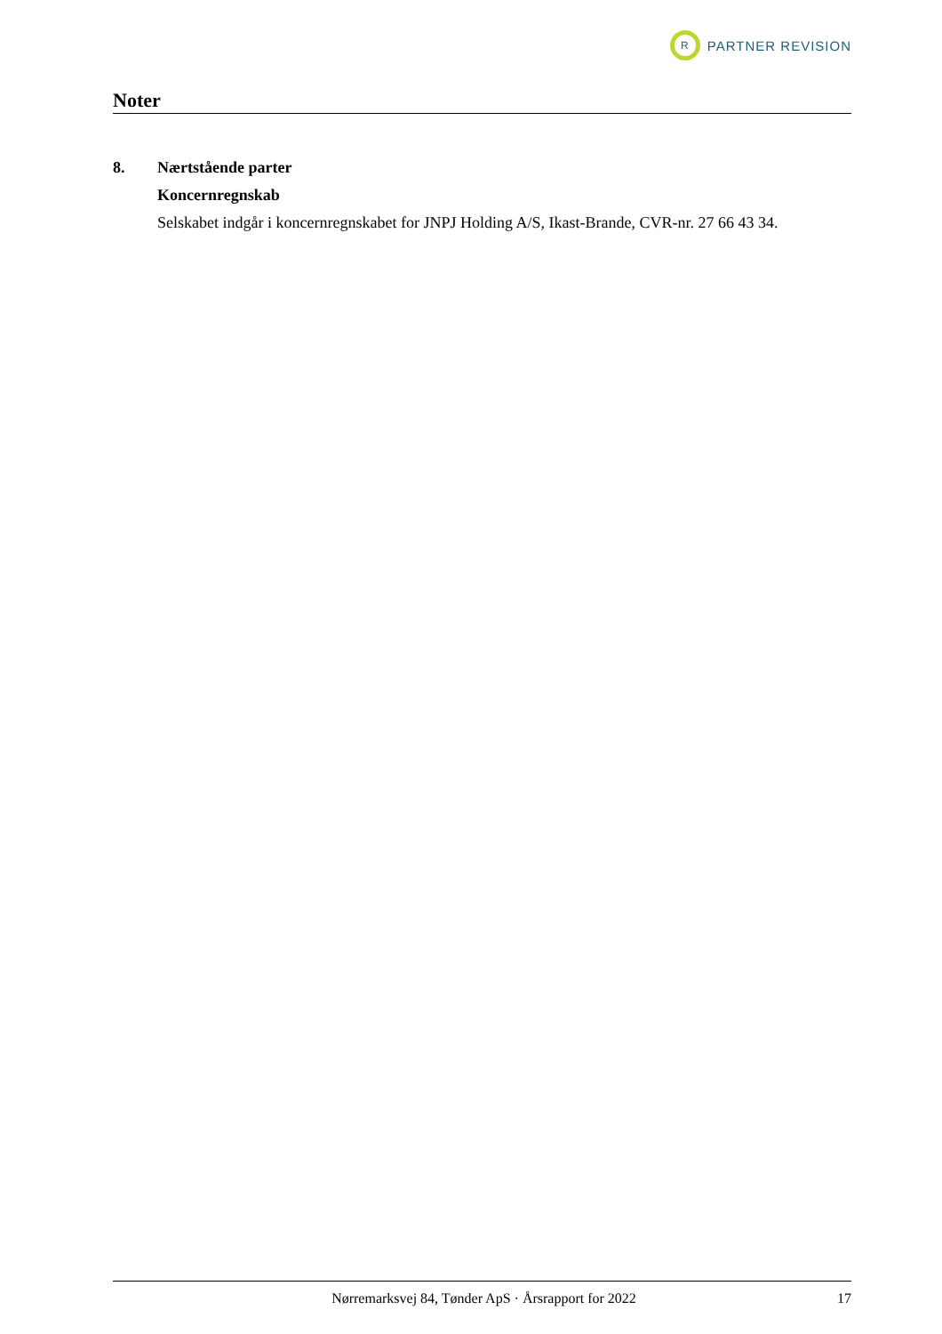R
PARTNER REVISION
Noter
8. Nærtstående parter
Koncernregnskab
Selskabet indgår i koncernregnskabet for JNPJ Holding A/S, Ikast-Brande, CVR-nr. 27 66 43 34.
Nørremarksvej 84, Tønder ApS · Årsrapport for 2022 17